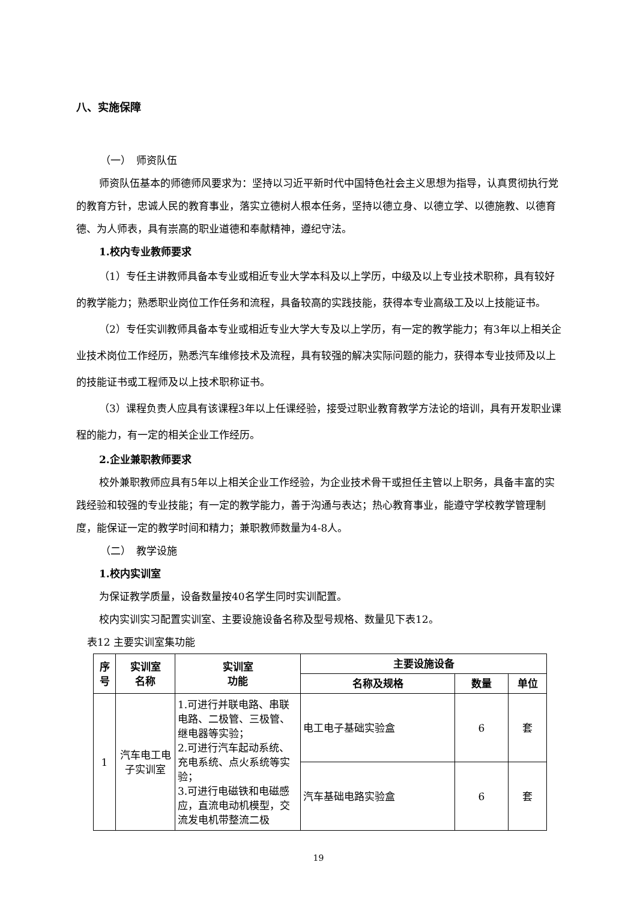八、实施保障
（一）　师资队伍
师资队伍基本的师德师风要求为：坚持以习近平新时代中国特色社会主义思想为指导，认真贯彻执行党的教育方针，忠诚人民的教育事业，落实立德树人根本任务，坚持以德立身、以德立学、以德施教、以德育德、为人师表，具有崇高的职业道德和奉献精神，遵纪守法。
1.校内专业教师要求
（1）专任主讲教师具备本专业或相近专业大学本科及以上学历，中级及以上专业技术职称，具有较好的教学能力；熟悉职业岗位工作任务和流程，具备较高的实践技能，获得本专业高级工及以上技能证书。
（2）专任实训教师具备本专业或相近专业大学大专及以上学历，有一定的教学能力；有3年以上相关企业技术岗位工作经历，熟悉汽车维修技术及流程，具有较强的解决实际问题的能力，获得本专业技师及以上的技能证书或工程师及以上技术职称证书。
（3）课程负责人应具有该课程3年以上任课经验，接受过职业教育教学方法论的培训，具有开发职业课程的能力，有一定的相关企业工作经历。
2.企业兼职教师要求
校外兼职教师应具有5年以上相关企业工作经验，为企业技术骨干或担任主管以上职务，具备丰富的实践经验和较强的专业技能；有一定的教学能力，善于沟通与表达；热心教育事业，能遵守学校教学管理制度，能保证一定的教学时间和精力；兼职教师数量为4-8人。
（二）　教学设施
1.校内实训室
为保证教学质量，设备数量按40名学生同时实训配置。
校内实训实习配置实训室、主要设施设备名称及型号规格、数量见下表12。
表12 主要实训室集功能
| 序号 | 实训室 名称 | 实训室 功能 | 主要设施设备 | | |
| --- | --- | --- | --- | --- | --- |
| | | | 名称及规格 | 数量 | 单位 |
| 1 | 汽车电工电子实训室 | 1.可进行并联电路、串联电路、二极管、三极管、继电器等实验； 2.可进行汽车起动系统、充电系统、点火系统等实验； 3.可进行电磁铁和电磁感应，直流电动机模型，交流发电机带整流二极 | 电工电子基础实验盒 | 6 | 套 |
| | | | 汽车基础电路实验盒 | 6 | 套 |
19